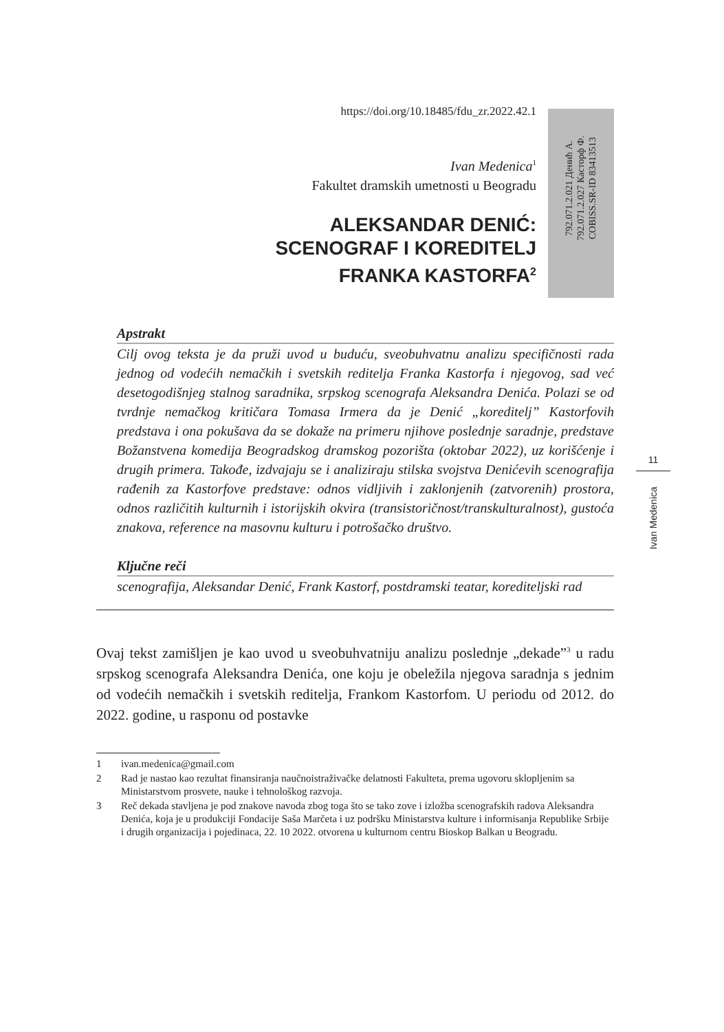https://doi.org/10.18485/fdu_zr.2022.42.1
Ivan Medenica<sup>1</sup>
Fakultet dramskih umetnosti u Beogradu
ALEKSANDAR DENIĆ:
SCENOGRAF I KOREDITELJ
FRANKA KASTORFA<sup>2</sup>
792.071.2.021 Денић А.
792.071.2.027 Касторф Ф.
COBISS.SR-ID 83413513
11
Ivan Medenica
Apstrakt
Cilj ovog teksta je da pruži uvod u buduću, sveobuhvatnu analizu specifičnosti rada jednog od vodećih nemačkih i svetskih reditelja Franka Kastorfa i njegovog, sad već desetogodišnjeg stalnog saradnika, srpskog scenografa Aleksandra Denića. Polazi se od tvrdnje nemačkog kritičara Tomasa Irmera da je Denić „koreditelj” Kastorfovih predstava i ona pokušava da se dokaže na primeru njihove poslednje saradnje, predstave Božanstvena komedija Beogradskog dramskog pozorišta (oktobar 2022), uz korišćenje i drugih primera. Takođe, izdvajaju se i analiziraju stilska svojstva Denićevih scenografija rađenih za Kastorfove predstave: odnos vidljivih i zaklonjenih (zatvorenih) prostora, odnos različitih kulturnih i istorijskih okvira (transistoričnost/transkulturalnost), gustoća znakova, reference na masovnu kulturu i potrošačko društvo.
Ključne reči
scenografija, Aleksandar Denić, Frank Kastorf, postdramski teatar, korediteljski rad
Ovaj tekst zamišljen je kao uvod u sveobuhvatniju analizu poslednje „dekade”<sup>3</sup> u radu srpskog scenografa Aleksandra Denića, one koju je obeležila njegova saradnja s jednim od vodećih nemačkih i svetskih reditelja, Frankom Kastorfom. U periodu od 2012. do 2022. godine, u rasponu od postavke
1 ivan.medenica@gmail.com
2 Rad je nastao kao rezultat finansiranja naučnoistraživačke delatnosti Fakulteta, prema ugovoru sklopljenim sa Ministarstvom prosvete, nauke i tehnološkog razvoja.
3 Reč dekada stavljena je pod znakove navoda zbog toga što se tako zove i izložba scenografskih radova Aleksandra Denića, koja je u produkciji Fondacije Saša Marčeta i uz podršku Ministarstva kulture i informisanja Republike Srbije i drugih organizacija i pojedinaca, 22. 10 2022. otvorena u kulturnom centru Bioskop Balkan u Beogradu.